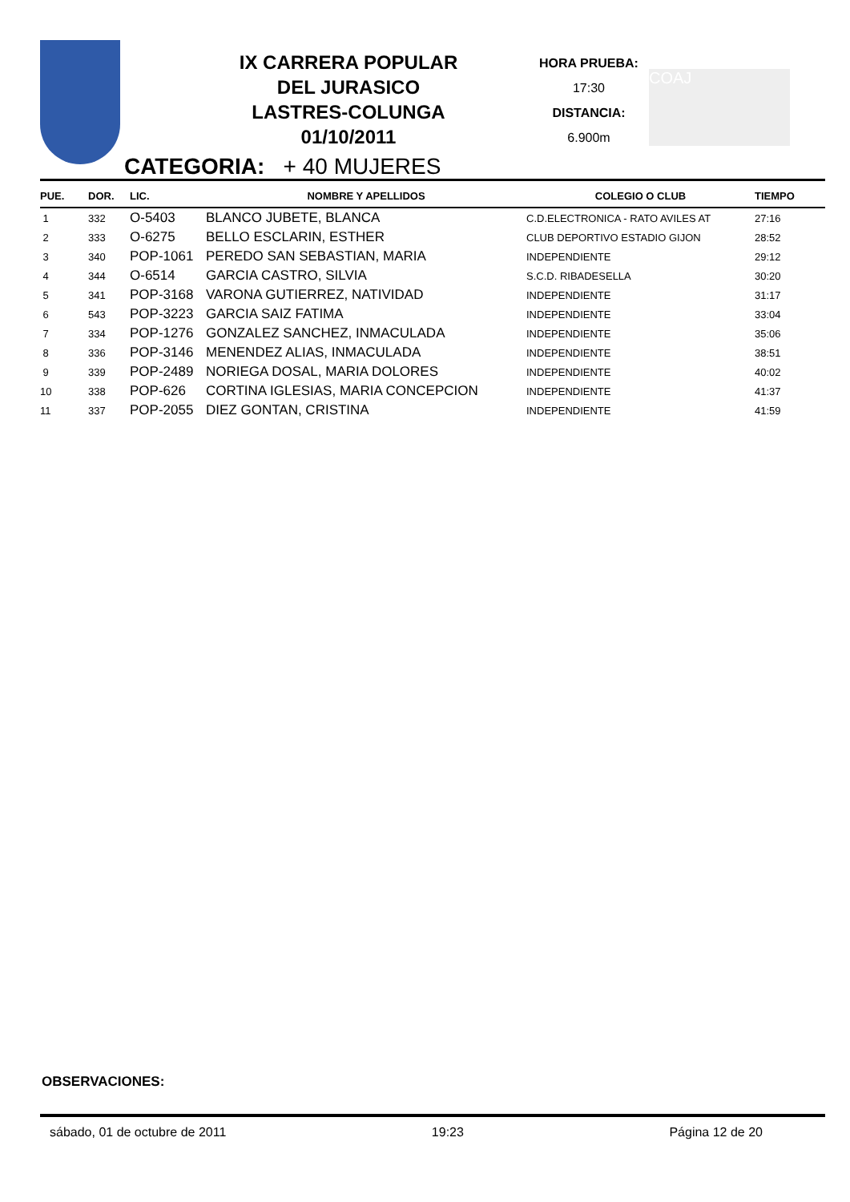IX CARRERA POPULAR
DEL JURASICO
LASTRES-COLUNGA
01/10/2011
HORA PRUEBA:
17:30
DISTANCIA:
6.900m
COAJ
CATEGORIA: + 40 MUJERES
| PUE. | DOR. | LIC. | NOMBRE Y APELLIDOS | COLEGIO O CLUB | TIEMPO |
| --- | --- | --- | --- | --- | --- |
| 1 | 332 | O-5403 | BLANCO JUBETE, BLANCA | C.D.ELECTRONICA - RATO AVILES AT | 27:16 |
| 2 | 333 | O-6275 | BELLO ESCLARIN, ESTHER | CLUB DEPORTIVO ESTADIO GIJON | 28:52 |
| 3 | 340 | POP-1061 | PEREDO SAN SEBASTIAN, MARIA | INDEPENDIENTE | 29:12 |
| 4 | 344 | O-6514 | GARCIA CASTRO, SILVIA | S.C.D. RIBADESELLA | 30:20 |
| 5 | 341 | POP-3168 | VARONA GUTIERREZ, NATIVIDAD | INDEPENDIENTE | 31:17 |
| 6 | 543 | POP-3223 | GARCIA SAIZ FATIMA | INDEPENDIENTE | 33:04 |
| 7 | 334 | POP-1276 | GONZALEZ SANCHEZ, INMACULADA | INDEPENDIENTE | 35:06 |
| 8 | 336 | POP-3146 | MENENDEZ ALIAS, INMACULADA | INDEPENDIENTE | 38:51 |
| 9 | 339 | POP-2489 | NORIEGA DOSAL, MARIA DOLORES | INDEPENDIENTE | 40:02 |
| 10 | 338 | POP-626 | CORTINA IGLESIAS, MARIA CONCEPCION | INDEPENDIENTE | 41:37 |
| 11 | 337 | POP-2055 | DIEZ GONTAN, CRISTINA | INDEPENDIENTE | 41:59 |
OBSERVACIONES:
sábado, 01 de octubre de 2011 19:23 Página 12 de 20